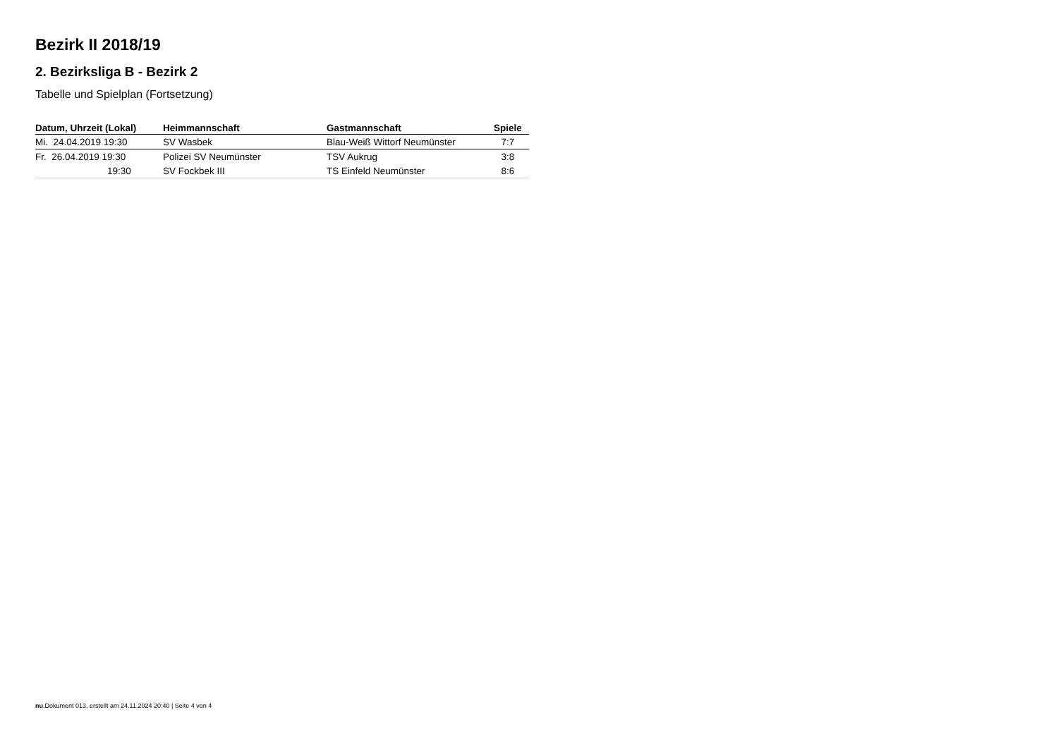Bezirk II 2018/19
2. Bezirksliga B - Bezirk 2
Tabelle und Spielplan (Fortsetzung)
| Datum, Uhrzeit (Lokal) | Heimmannschaft | Gastmannschaft | Spiele |
| --- | --- | --- | --- |
| Mi. 24.04.2019 19:30 | SV Wasbek | Blau-Weiß Wittorf Neumünster | 7:7 |
| Fr. 26.04.2019 19:30 | Polizei SV Neumünster | TSV Aukrug | 3:8 |
| 19:30 | SV Fockbek III | TS Einfeld Neumünster | 8:6 |
nu.Dokument 013, erstellt am 24.11.2024 20:40 | Seite 4 von 4